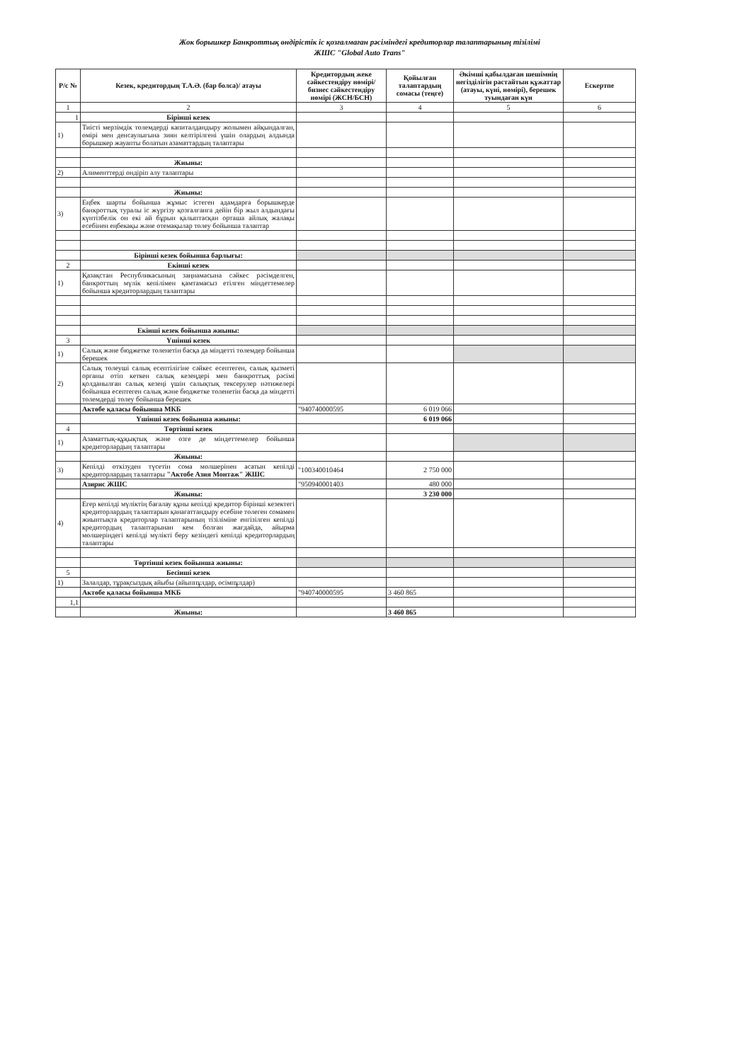Жок борышкер Банкроттық өндірістік іс қозғалмаған рәсіміндегі кредиторлар талаптарының тізілімі
ЖШС "Global Auto Trans"
| Р/с № | Кезек, кредитордың Т.А.Ә. (бар болса)/ атауы | Кредитордың жеке сәйкестендіру нөмірі/ бизнес сәйкестендіру нөмірі (ЖСН/БСН) | Қойылған талаптардың сомасы (теңге) | Әкімші қабылдаған шешімнің негізділігін растайтын құжаттар (атауы, күні, нөмірі), берешек туындаған күн | Ескертпе |
| --- | --- | --- | --- | --- | --- |
| 1 | 2 | 3 | 4 | 5 | 6 |
| 1 | Бірінші кезек | | | | |
| 1) | Тиісті мерзімдік төлемдерді капиталдандыру жолымен айқындалған, өмірі мен денсаулығына зиян келтірілгені үшін олардың алдында борышкер жауапты болатын азаматтардың талаптары | | | | |
| | Жиыны: | | | | |
| 2) | Алименттерді өндіріп алу талаптары | | | | |
| | Жиыны: | | | | |
| 3) | Еңбек шарты бойынша жұмыс істеген адамдарға борышкерде банкроттық туралы іс жүргізу қозғалғанға дейін бір жыл алдындағы күнтізбелік он екі ай бұрын қалыптасқан орташа айлық жалақы есебінен еңбекақы және өтемақылар төлеу бойынша талаптар | | | | |
| | Бірінші кезек бойынша барлығы: | | | | |
| 2 | Екінші кезек | | | | |
| 1) | Қазақстан Республикасының заңнамасына сәйкес рәсімделген, банкроттың мүлік кепілімен қамтамасыз етілген міндеттемелер бойынша кредиторлардың талаптары | | | | |
| | Екінші кезек бойынша жиыны: | | | | |
| 3 | Үшінші кезек | | | | |
| 1) | Салық және бюджетке төленетін басқа да міндетті төлемдер бойынша берешек | | | | |
| 2) | Салық төлеуші салық есептілігіне сәйкес есептеген, салық қызметі органы өтіп кеткен салық кезеңдері мен банкроттық рәсімі қолданылған салық кезеңі үшін салықтық тексерулер нәтижелері бойынша есептеген салық және бюджетке төленетін басқа да міндетті төлемдерді төлеу бойынша берешек | | | | |
| | Актөбе қаласы бойынша МКБ | "940740000595 | 6 019 066 | | |
| | Үшінші кезек бойынша жиыны: | | 6 019 066 | | |
| 4 | Төртінші кезек | | | | |
| 1) | Азаматтық-құқықтық және өзге де міндеттемелер бойынша кредиторлардың талаптары | | | | |
| | Жиыны: | | | | |
| 3) | Кепілді өткізуден түсетін сома мөлшерінен асатын кепілді кредиторлардың талаптары "Актобе Азия Монтаж" ЖШС | "100340010464 | 2 750 000 | | |
| | Азирис ЖШС | "950940001403 | 480 000 | | |
| | Жиыны: | | 3 230 000 | | |
| 4) | Егер кепілді мүліктің бағалау құны кепілді кредитор бірінші кезектегі кредиторлардың талаптарын қанағаттандыру есебіне төлеген сомамен жиынтықта кредиторлар талаптарының тізіліміне енгізілген кепілді кредитордың талаптарынан кем болған жағдайда, айырма мөлшеріндегі кепілді мүлікті беру кезіндегі кепілді кредиторлардың талаптары | | | | |
| | Төртінші кезек бойынша жиыны: | | | | |
| 5 | Бесінші кезек | | | | |
| 1) | Залалдар, тұрақсыздық айыбы (айыппұлдар, өсімпұлдар) | | | | |
| | Актөбе қаласы бойынша МКБ | "940740000595 | 3 460 865 | | |
| 1,1 | | | | | |
| | Жиыны: | | 3 460 865 | | |